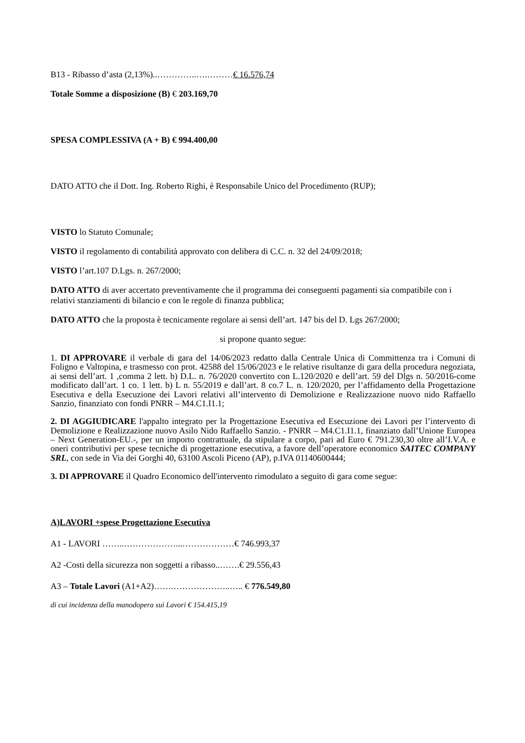B13 - Ribasso d’asta (2,13%)..…………..….………€ 16.576,74
Totale Somme a disposizione (B) € 203.169,70
SPESA COMPLESSIVA (A + B) € 994.400,00
DATO ATTO che il Dott. Ing. Roberto Righi, è Responsabile Unico del Procedimento (RUP);
VISTO lo Statuto Comunale;
VISTO il regolamento di contabilità approvato con delibera di C.C. n. 32 del 24/09/2018;
VISTO l’art.107 D.Lgs. n. 267/2000;
DATO ATTO di aver accertato preventivamente che il programma dei conseguenti pagamenti sia compatibile con i relativi stanziamenti di bilancio e con le regole di finanza pubblica;
DATO ATTO che la proposta è tecnicamente regolare ai sensi dell’art. 147 bis del D. Lgs 267/2000;
si propone quanto segue:
1. DI APPROVARE il verbale di gara del 14/06/2023 redatto dalla Centrale Unica di Committenza tra i Comuni di Foligno e Valtopina, e trasmesso con prot. 42588 del 15/06/2023 e le relative risultanze di gara della procedura negoziata, ai sensi dell’art. 1 ,comma 2 lett. b) D.L. n. 76/2020 convertito con L.120/2020 e dell’art. 59 del Dlgs n. 50/2016-come modificato dall’art. 1 co. 1 lett. b) L n. 55/2019 e dall’art. 8 co.7 L. n. 120/2020, per l’affidamento della Progettazione Esecutiva e della Esecuzione dei Lavori relativi all’intervento di Demolizione e Realizzazione nuovo nido Raffaello Sanzio, finanziato con fondi PNRR – M4.C1.I1.1;
2. DI AGGIUDICARE l'appalto integrato per la Progettazione Esecutiva ed Esecuzione dei Lavori per l’intervento di Demolizione e Realizzazione nuovo Asilo Nido Raffaello Sanzio. - PNRR – M4.C1.I1.1, finanziato dall’Unione Europea – Next Generation-EU.-, per un importo contrattuale, da stipulare a corpo, pari ad Euro € 791.230,30 oltre all’I.V.A. e oneri contributivi per spese tecniche di progettazione esecutiva, a favore dell’operatore economico SAITEC COMPANY SRL, con sede in Via dei Gorghi 40, 63100 Ascoli Piceno (AP), p.IVA 01140600444;
3. DI APPROVARE il Quadro Economico dell'intervento rimodulato a seguito di gara come segue:
A)LAVORI +spese Progettazione Esecutiva
A1 - LAVORI ……..………………...………………€ 746.993,37
A2 -Costi della sicurezza non soggetti a ribasso..…….€ 29.556,43
A3 – Totale Lavori (A1+A2)…….………………..….. € 776.549,80
di cui incidenza della manodopera sui Lavori € 154.415,19